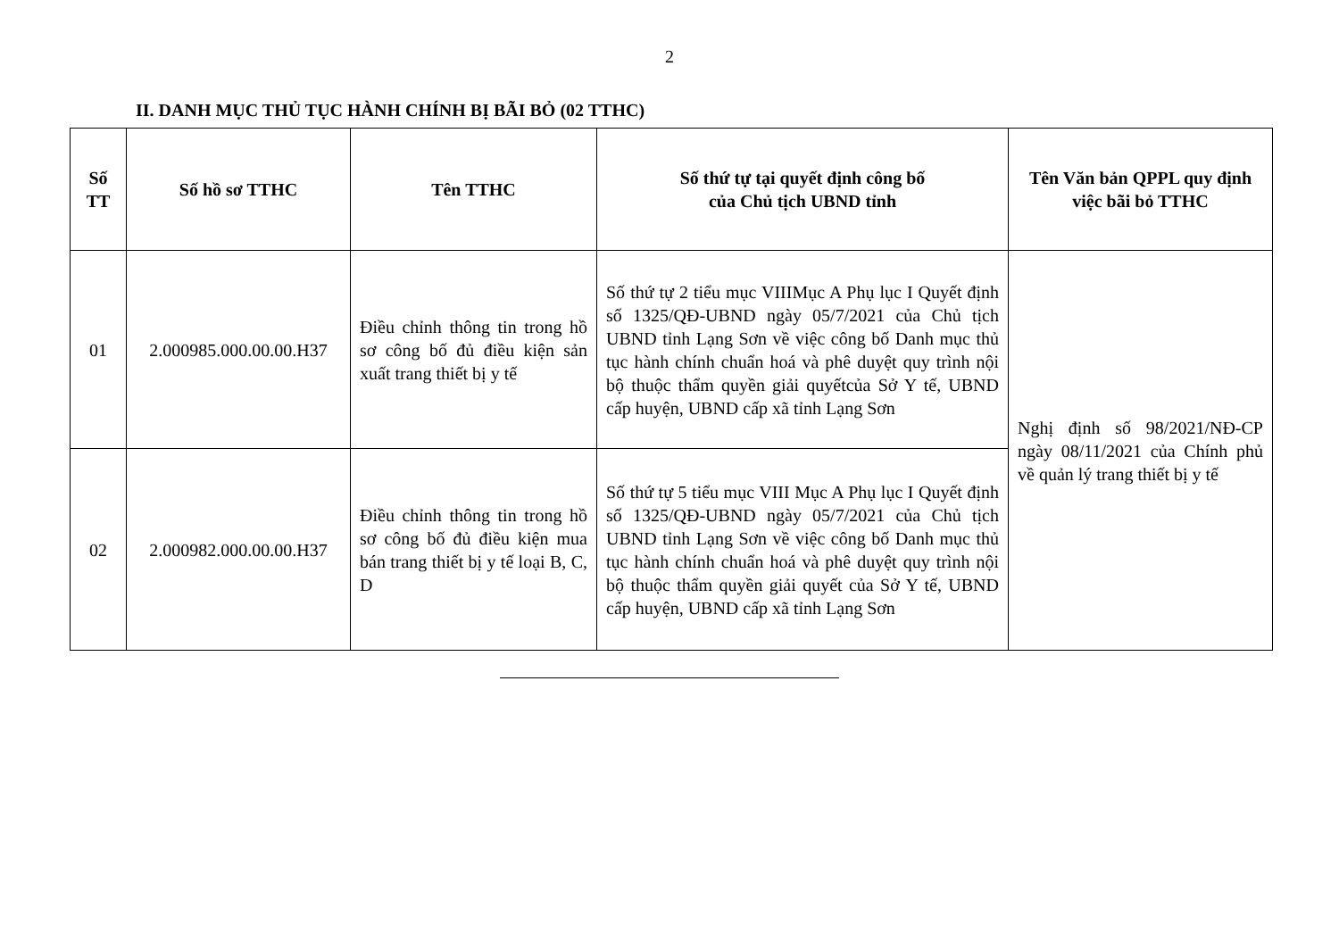2
II. DANH MỤC THỦ TỤC HÀNH CHÍNH BỊ BÃI BỎ (02 TTHC)
| Số TT | Số hồ sơ TTHC | Tên TTHC | Số thứ tự tại quyết định công bố của Chủ tịch UBND tỉnh | Tên Văn bản QPPL quy định việc bãi bỏ TTHC |
| --- | --- | --- | --- | --- |
| 01 | 2.000985.000.00.00.H37 | Điều chỉnh thông tin trong hồ sơ công bố đủ điều kiện sản xuất trang thiết bị y tế | Số thứ tự 2 tiểu mục VIIIMục A Phụ lục I Quyết định số 1325/QĐ-UBND ngày 05/7/2021 của Chủ tịch UBND tỉnh Lạng Sơn về việc công bố Danh mục thủ tục hành chính chuẩn hoá và phê duyệt quy trình nội bộ thuộc thẩm quyền giải quyếtcủa Sở Y tế, UBND cấp huyện, UBND cấp xã tỉnh Lạng Sơn | Nghị định số 98/2021/NĐ-CP ngày 08/11/2021 của Chính phủ về quản lý trang thiết bị y tế |
| 02 | 2.000982.000.00.00.H37 | Điều chỉnh thông tin trong hồ sơ công bố đủ điều kiện mua bán trang thiết bị y tế loại B, C, D | Số thứ tự 5 tiểu mục VIII Mục A Phụ lục I Quyết định số 1325/QĐ-UBND ngày 05/7/2021 của Chủ tịch UBND tỉnh Lạng Sơn về việc công bố Danh mục thủ tục hành chính chuẩn hoá và phê duyệt quy trình nội bộ thuộc thẩm quyền giải quyết của Sở Y tế, UBND cấp huyện, UBND cấp xã tỉnh Lạng Sơn | |